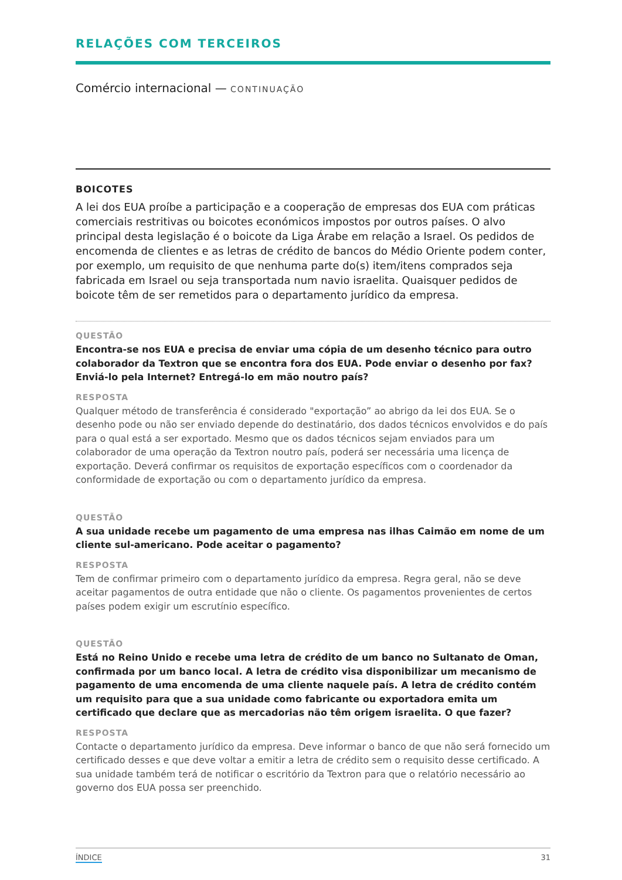RELAÇÕES COM TERCEIROS
Comércio internacional — CONTINUAÇÃO
BOICOTES
A lei dos EUA proíbe a participação e a cooperação de empresas dos EUA com práticas comerciais restritivas ou boicotes económicos impostos por outros países. O alvo principal desta legislação é o boicote da Liga Árabe em relação a Israel. Os pedidos de encomenda de clientes e as letras de crédito de bancos do Médio Oriente podem conter, por exemplo, um requisito de que nenhuma parte do(s) item/itens comprados seja fabricada em Israel ou seja transportada num navio israelita. Quaisquer pedidos de boicote têm de ser remetidos para o departamento jurídico da empresa.
QUESTÃO
Encontra-se nos EUA e precisa de enviar uma cópia de um desenho técnico para outro colaborador da Textron que se encontra fora dos EUA. Pode enviar o desenho por fax? Enviá-lo pela Internet? Entregá-lo em mão noutro país?
RESPOSTA
Qualquer método de transferência é considerado "exportação” ao abrigo da lei dos EUA. Se o desenho pode ou não ser enviado depende do destinatário, dos dados técnicos envolvidos e do país para o qual está a ser exportado. Mesmo que os dados técnicos sejam enviados para um colaborador de uma operação da Textron noutro país, poderá ser necessária uma licença de exportação. Deverá confirmar os requisitos de exportação específicos com o coordenador da conformidade de exportação ou com o departamento jurídico da empresa.
QUESTÃO
A sua unidade recebe um pagamento de uma empresa nas ilhas Caimão em nome de um cliente sul-americano. Pode aceitar o pagamento?
RESPOSTA
Tem de confirmar primeiro com o departamento jurídico da empresa. Regra geral, não se deve aceitar pagamentos de outra entidade que não o cliente. Os pagamentos provenientes de certos países podem exigir um escrutínio específico.
QUESTÃO
Está no Reino Unido e recebe uma letra de crédito de um banco no Sultanato de Oman, confirmada por um banco local. A letra de crédito visa disponibilizar um mecanismo de pagamento de uma encomenda de uma cliente naquele país. A letra de crédito contém um requisito para que a sua unidade como fabricante ou exportadora emita um certificado que declare que as mercadorias não têm origem israelita. O que fazer?
RESPOSTA
Contacte o departamento jurídico da empresa. Deve informar o banco de que não será fornecido um certificado desses e que deve voltar a emitir a letra de crédito sem o requisito desse certificado. A sua unidade também terá de notificar o escritório da Textron para que o relatório necessário ao governo dos EUA possa ser preenchido.
ÍNDICE 31